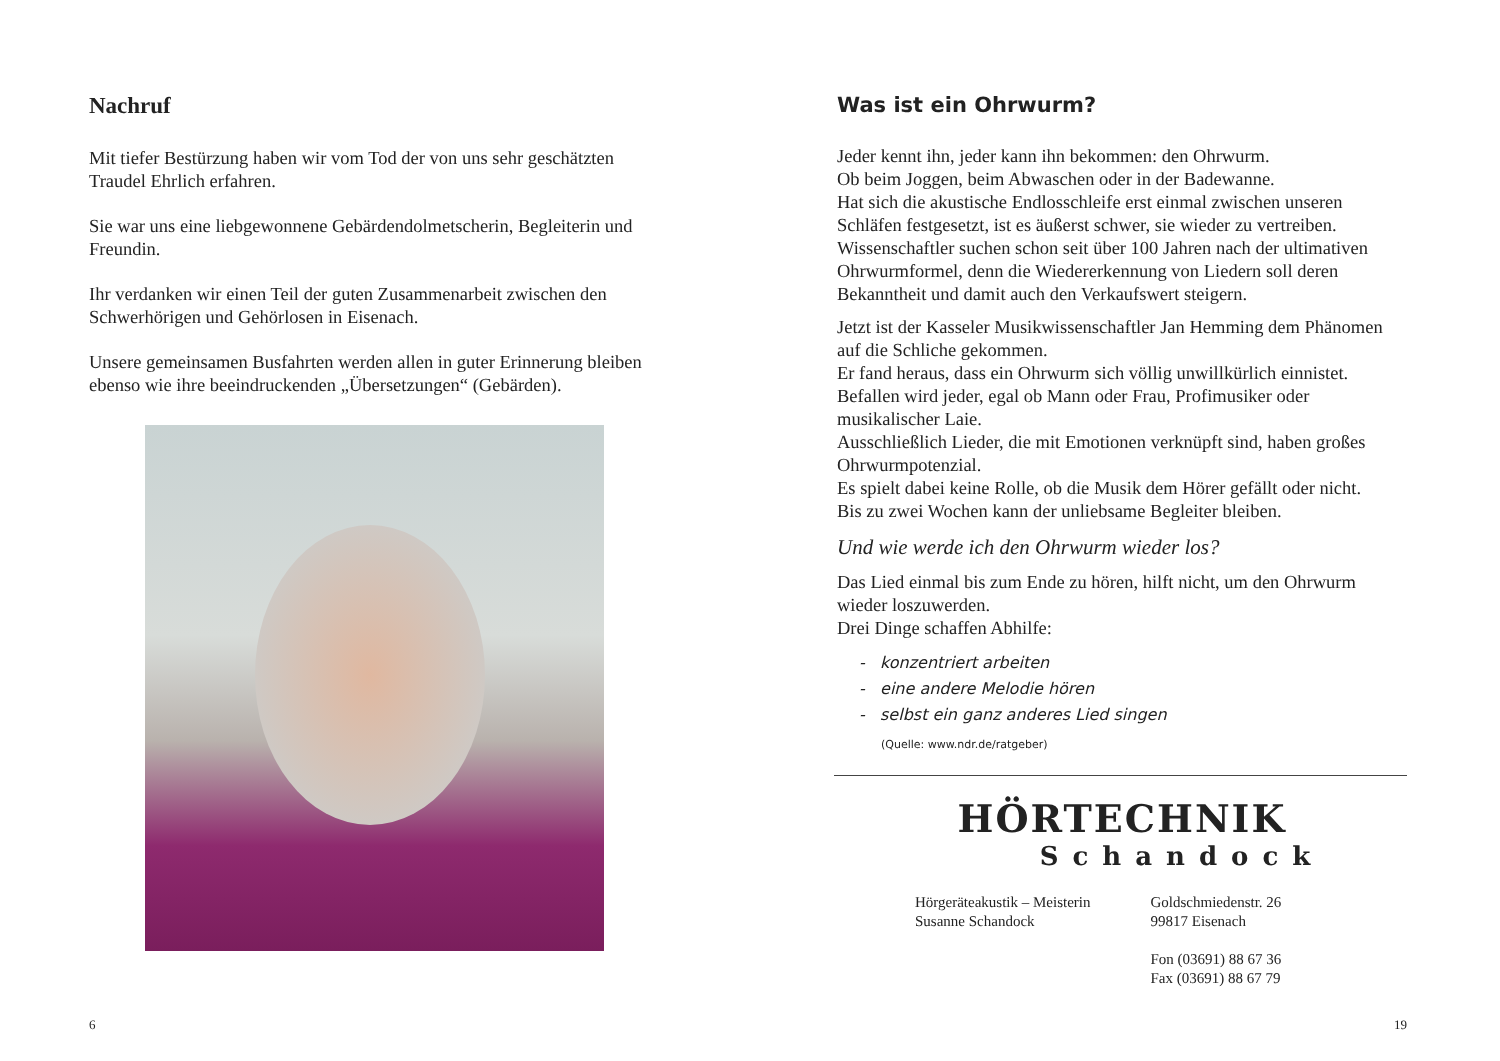Nachruf
Mit tiefer Bestürzung haben wir vom Tod der von uns sehr geschätzten Traudel Ehrlich erfahren.
Sie war uns eine liebgewonnene Gebärdendolmetscherin, Begleiterin und Freundin.
Ihr verdanken wir einen Teil der guten Zusammenarbeit zwischen den Schwerhörigen und Gehörlosen in Eisenach.
Unsere gemeinsamen Busfahrten werden allen in guter Erinnerung bleiben ebenso wie ihre beeindruckenden „Übersetzungen“ (Gebärden).
6
Was ist ein Ohrwurm?
Jeder kennt ihn, jeder kann ihn bekommen: den Ohrwurm.
Ob beim Joggen, beim Abwaschen oder in der Badewanne.
Hat sich die akustische Endlosschleife erst einmal zwischen unseren Schläfen festgesetzt, ist es äußerst schwer, sie wieder zu vertreiben.
Wissenschaftler suchen schon seit über 100 Jahren nach der ultimativen Ohrwurmformel, denn die Wiedererkennung von Liedern soll deren Bekanntheit und damit auch den Verkaufswert steigern.
Jetzt ist der Kasseler Musikwissenschaftler Jan Hemming dem Phänomen auf die Schliche gekommen.
Er fand heraus, dass ein Ohrwurm sich völlig unwillkürlich einnistet.
Befallen wird jeder, egal ob Mann oder Frau, Profimusiker oder musikalischer Laie.
Ausschließlich Lieder, die mit Emotionen verknüpft sind, haben großes Ohrwurmpotenzial.
Es spielt dabei keine Rolle, ob die Musik dem Hörer gefällt oder nicht.
Bis zu zwei Wochen kann der unliebsame Begleiter bleiben.
Und wie werde ich den Ohrwurm wieder los?
Das Lied einmal bis zum Ende zu hören, hilft nicht, um den Ohrwurm wieder loszuwerden.
Drei Dinge schaffen Abhilfe:
- konzentriert arbeiten
- eine andere Melodie hören
- selbst ein ganz anderes Lied singen
(Quelle: www.ndr.de/ratgeber)
HÖRTECHNIK
Schandock
Hörgeräteakustik – Meisterin
Susanne Schandock
Goldschmiedenstr. 26
99817 Eisenach
Fon (03691) 88 67 36
Fax (03691) 88 67 79
19